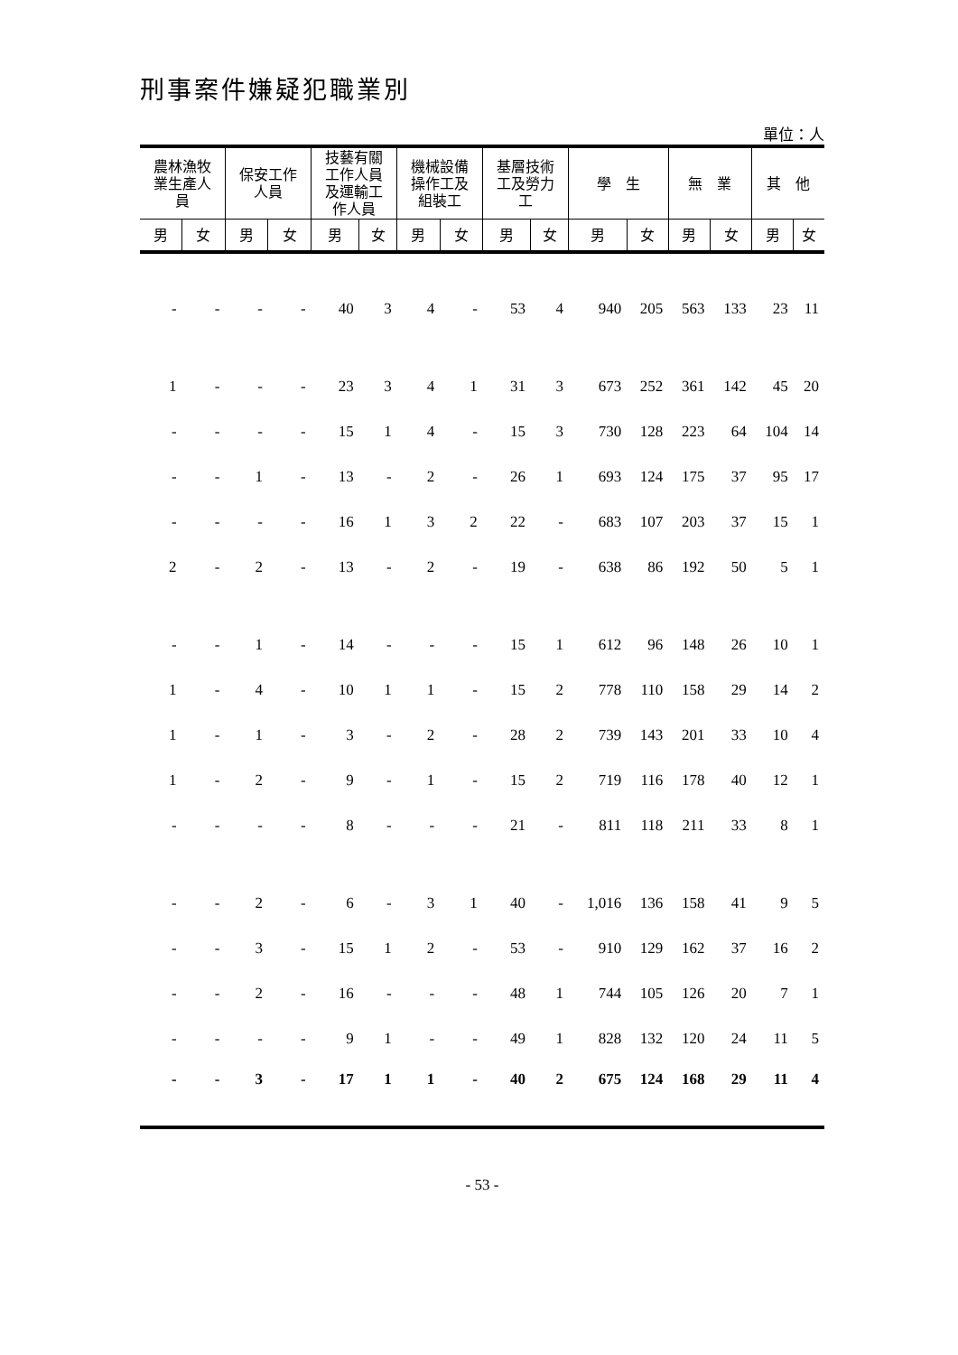刑事案件嫌疑犯職業別
單位：人
| 農林漁牧 業生產人 員 | | 保安工作 人員 | | 技藝有關 工作人員 及運輸工 作人員 | | 機械設備 操作工及 組裝工 | | 基層技術 工及勞力 工 | | 學 生 | | 無 業 | | 其 他 | |
| --- | --- | --- | --- | --- | --- | --- | --- | --- | --- | --- | --- | --- | --- | --- | --- |
| 男 | 女 | 男 | 女 | 男 | 女 | 男 | 女 | 男 | 女 | 男 | 女 | 男 | 女 | 男 | 女 |
| - | - | - | - | 40 | 3 | 4 | - | 53 | 4 | 940 | 205 | 563 | 133 | 23 | 11 |
| 1 | - | - | - | 23 | 3 | 4 | 1 | 31 | 3 | 673 | 252 | 361 | 142 | 45 | 20 |
| - | - | - | - | 15 | 1 | 4 | - | 15 | 3 | 730 | 128 | 223 | 64 | 104 | 14 |
| - | - | 1 | - | 13 | - | 2 | - | 26 | 1 | 693 | 124 | 175 | 37 | 95 | 17 |
| - | - | - | - | 16 | 1 | 3 | 2 | 22 | - | 683 | 107 | 203 | 37 | 15 | 1 |
| 2 | - | 2 | - | 13 | - | 2 | - | 19 | - | 638 | 86 | 192 | 50 | 5 | 1 |
| - | - | 1 | - | 14 | - | - | - | 15 | 1 | 612 | 96 | 148 | 26 | 10 | 1 |
| 1 | - | 4 | - | 10 | 1 | 1 | - | 15 | 2 | 778 | 110 | 158 | 29 | 14 | 2 |
| 1 | - | 1 | - | 3 | - | 2 | - | 28 | 2 | 739 | 143 | 201 | 33 | 10 | 4 |
| 1 | - | 2 | - | 9 | - | 1 | - | 15 | 2 | 719 | 116 | 178 | 40 | 12 | 1 |
| - | - | - | - | 8 | - | - | - | 21 | - | 811 | 118 | 211 | 33 | 8 | 1 |
| - | - | 2 | - | 6 | - | 3 | 1 | 40 | - | 1,016 | 136 | 158 | 41 | 9 | 5 |
| - | - | 3 | - | 15 | 1 | 2 | - | 53 | - | 910 | 129 | 162 | 37 | 16 | 2 |
| - | - | 2 | - | 16 | - | - | - | 48 | 1 | 744 | 105 | 126 | 20 | 7 | 1 |
| - | - | - | - | 9 | 1 | - | - | 49 | 1 | 828 | 132 | 120 | 24 | 11 | 5 |
| - | - | 3 | - | 17 | 1 | 1 | - | 40 | 2 | 675 | 124 | 168 | 29 | 11 | 4 |
- 53 -